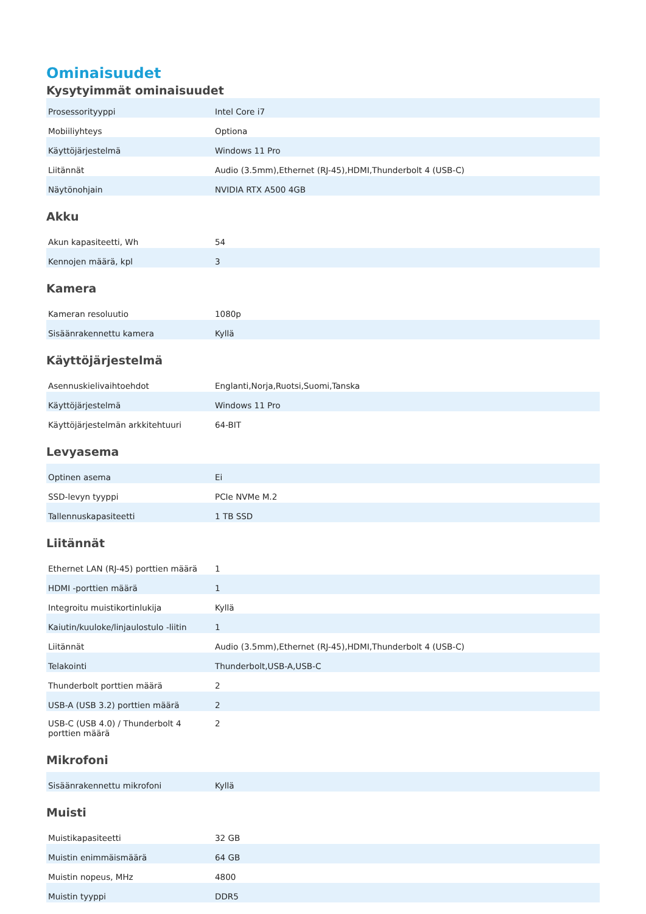Ominaisuudet
Kysytyimmät ominaisuudet
| Prosessorityyppi | Intel Core i7 |
| Mobiiliyhteys | Optiona |
| Käyttöjärjestelmä | Windows 11 Pro |
| Liitännät | Audio (3.5mm),Ethernet (RJ-45),HDMI,Thunderbolt 4 (USB-C) |
| Näytönohjain | NVIDIA RTX A500 4GB |
Akku
| Akun kapasiteetti, Wh | 54 |
| Kennojen määrä, kpl | 3 |
Kamera
| Kameran resoluutio | 1080p |
| Sisäänrakennettu kamera | Kyllä |
Käyttöjärjestelmä
| Asennuskielivaihtoehdot | Englanti,Norja,Ruotsi,Suomi,Tanska |
| Käyttöjärjestelmä | Windows 11 Pro |
| Käyttöjärjestelmän arkkitehtuuri | 64-BIT |
Levyasema
| Optinen asema | Ei |
| SSD-levyn tyyppi | PCIe NVMe M.2 |
| Tallennuskapasiteetti | 1 TB SSD |
Liitännät
| Ethernet LAN (RJ-45) porttien määrä | 1 |
| HDMI -porttien määrä | 1 |
| Integroitu muistikortinlukija | Kyllä |
| Kaiutin/kuuloke/linjaulostulo -liitin | 1 |
| Liitännät | Audio (3.5mm),Ethernet (RJ-45),HDMI,Thunderbolt 4 (USB-C) |
| Telakointi | Thunderbolt,USB-A,USB-C |
| Thunderbolt porttien määrä | 2 |
| USB-A (USB 3.2) porttien määrä | 2 |
| USB-C (USB 4.0) / Thunderbolt 4 porttien määrä | 2 |
Mikrofoni
| Sisäänrakennettu mikrofoni | Kyllä |
Muisti
| Muistikapasiteetti | 32 GB |
| Muistin enimmäismäärä | 64 GB |
| Muistin nopeus, MHz | 4800 |
| Muistin tyyppi | DDR5 |